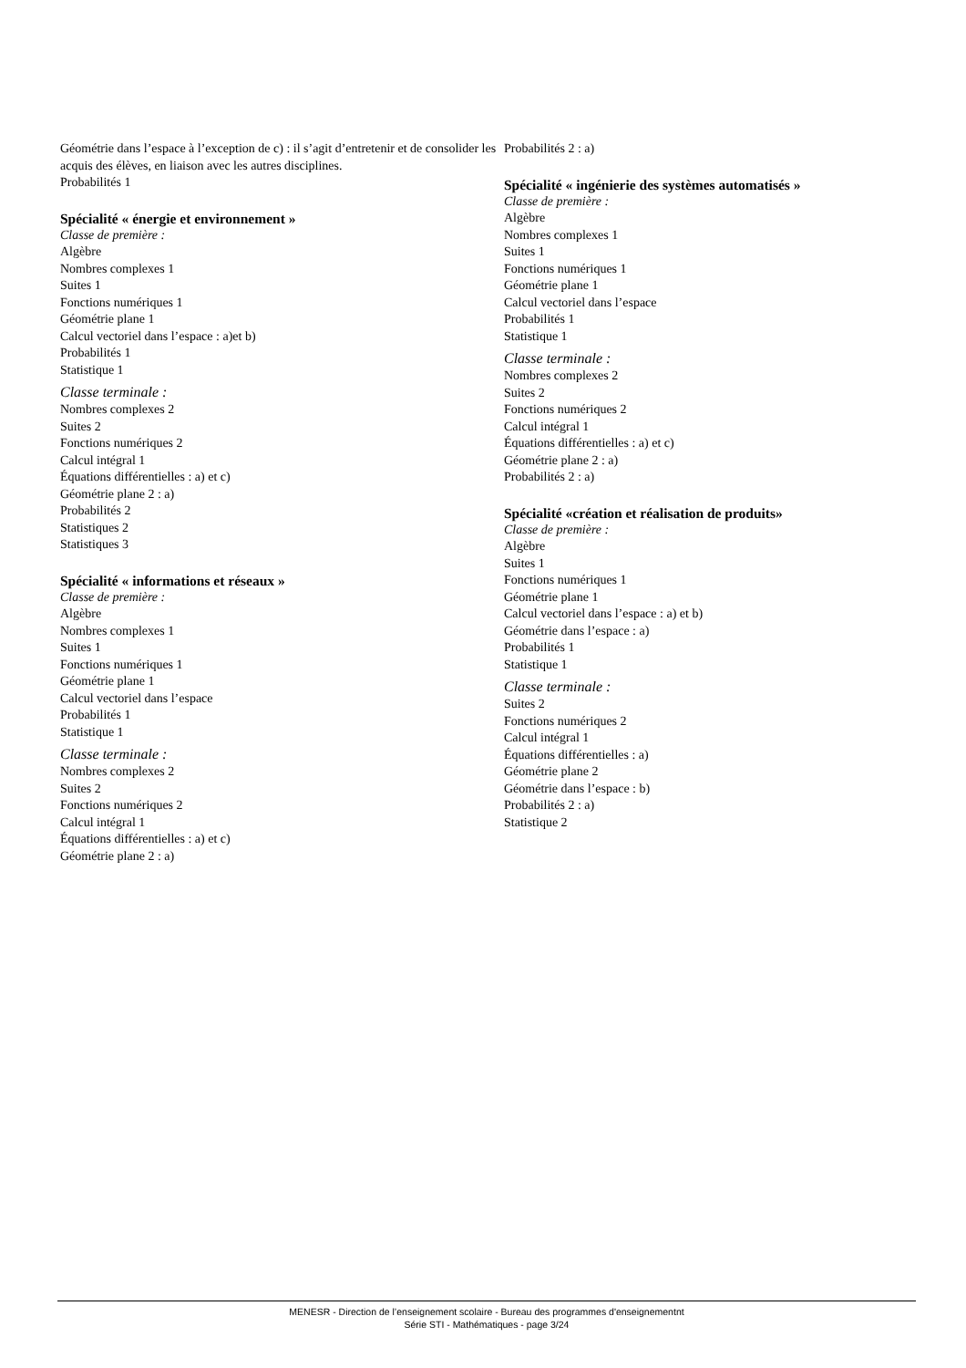Géométrie dans l’espace à l’exception de c) : il s’agit d’entretenir et de consolider les acquis des élèves, en liaison avec les autres disciplines.
Probabilités 1
Spécialité « énergie et environnement »
Classe de première :
Algèbre
Nombres complexes 1
Suites 1
Fonctions numériques 1
Géométrie plane 1
Calcul vectoriel dans l’espace : a)et b)
Probabilités 1
Statistique 1
Classe terminale :
Nombres complexes 2
Suites 2
Fonctions numériques 2
Calcul intégral 1
Équations différentielles : a) et c)
Géométrie plane 2 : a)
Probabilités 2
Statistiques 2
Statistiques 3
Spécialité « informations et réseaux »
Classe de première :
Algèbre
Nombres complexes 1
Suites 1
Fonctions numériques 1
Géométrie plane 1
Calcul vectoriel dans l’espace
Probabilités 1
Statistique 1
Classe terminale :
Nombres complexes 2
Suites 2
Fonctions numériques 2
Calcul intégral 1
Équations différentielles : a) et c)
Géométrie plane 2 : a)
Probabilités 2 : a)
Spécialité « ingénierie des systèmes automatisés »
Classe de première :
Algèbre
Nombres complexes 1
Suites 1
Fonctions numériques 1
Géométrie plane 1
Calcul vectoriel dans l’espace
Probabilités 1
Statistique 1
Classe terminale :
Nombres complexes 2
Suites 2
Fonctions numériques 2
Calcul intégral 1
Équations différentielles : a) et c)
Géométrie plane 2 : a)
Probabilités 2 : a)
Spécialité «création et réalisation de produits»
Classe de première :
Algèbre
Suites 1
Fonctions numériques 1
Géométrie plane 1
Calcul vectoriel dans l’espace : a) et b)
Géométrie dans l’espace : a)
Probabilités 1
Statistique 1
Classe terminale :
Suites 2
Fonctions numériques 2
Calcul intégral 1
Équations différentielles : a)
Géométrie plane 2
Géométrie dans l’espace : b)
Probabilités 2 : a)
Statistique 2
MENESR - Direction de l’enseignement scolaire - Bureau des programmes d'enseignementnt
Série STI - Mathématiques - page 3/24